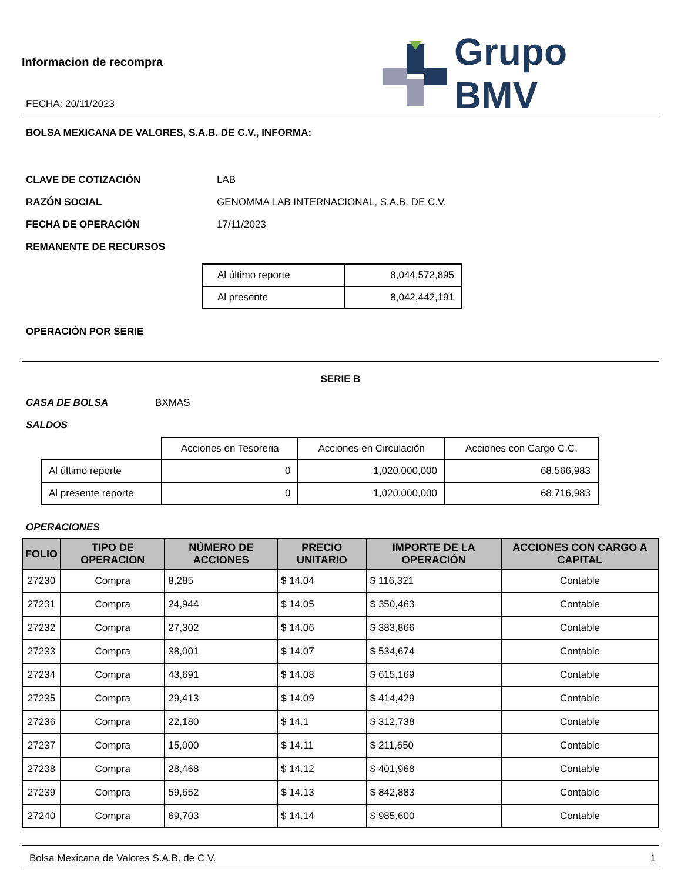Informacion de recompra
FECHA: 20/11/2023
Grupo BMV
BOLSA MEXICANA DE VALORES, S.A.B. DE C.V., INFORMA:
CLAVE DE COTIZACIÓN LAB
RAZÓN SOCIAL GENOMMA LAB INTERNACIONAL, S.A.B. DE C.V.
FECHA DE OPERACIÓN 17/11/2023
REMANENTE DE RECURSOS
| Al último reporte | 8,044,572,895 |
| Al presente | 8,042,442,191 |
OPERACIÓN POR SERIE
SERIE B
CASA DE BOLSA BXMAS
SALDOS
| | Acciones en Tesoreria | Acciones en Circulación | Acciones con Cargo C.C. |
| Al último reporte | 0 | 1,020,000,000 | 68,566,983 |
| Al presente reporte | 0 | 1,020,000,000 | 68,716,983 |
OPERACIONES
| FOLIO | TIPO DE OPERACION | NÚMERO DE ACCIONES | PRECIO UNITARIO | IMPORTE DE LA OPERACIÓN | ACCIONES CON CARGO A CAPITAL |
| --- | --- | --- | --- | --- | --- |
| 27230 | Compra | 8,285 | $ 14.04 | $ 116,321 | Contable |
| 27231 | Compra | 24,944 | $ 14.05 | $ 350,463 | Contable |
| 27232 | Compra | 27,302 | $ 14.06 | $ 383,866 | Contable |
| 27233 | Compra | 38,001 | $ 14.07 | $ 534,674 | Contable |
| 27234 | Compra | 43,691 | $ 14.08 | $ 615,169 | Contable |
| 27235 | Compra | 29,413 | $ 14.09 | $ 414,429 | Contable |
| 27236 | Compra | 22,180 | $ 14.1 | $ 312,738 | Contable |
| 27237 | Compra | 15,000 | $ 14.11 | $ 211,650 | Contable |
| 27238 | Compra | 28,468 | $ 14.12 | $ 401,968 | Contable |
| 27239 | Compra | 59,652 | $ 14.13 | $ 842,883 | Contable |
| 27240 | Compra | 69,703 | $ 14.14 | $ 985,600 | Contable |
Bolsa Mexicana de Valores S.A.B. de C.V. 1